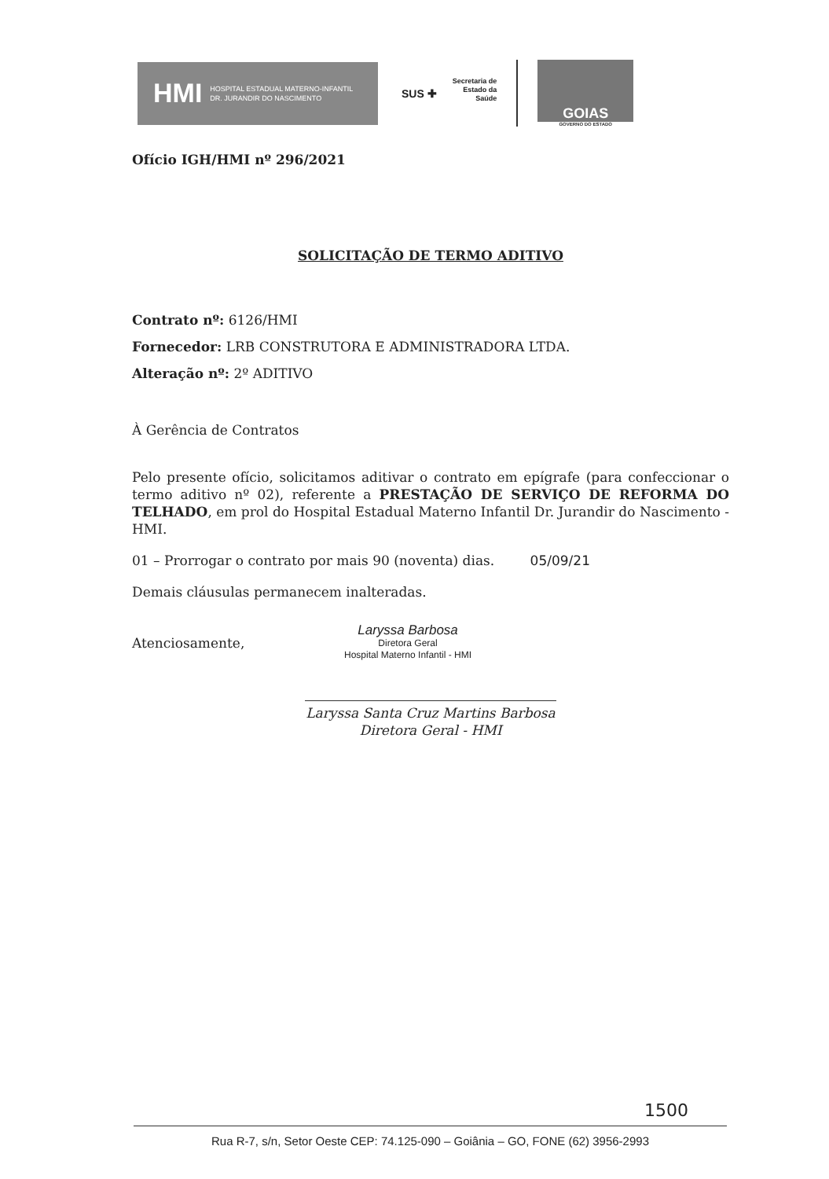HMI HOSPITAL ESTADUAL MATERNO-INFANTIL
DR. JURANDIR DO NASCIMENTO
SUS ✚
Secretaria de
Estado da
Saúde
GOIAS
GOVERNO DO ESTADO
Ofício IGH/HMI nº 296/2021
SOLICITAÇÃO DE TERMO ADITIVO
Contrato nº: 6126/HMI
Fornecedor: LRB CONSTRUTORA E ADMINISTRADORA LTDA.
Alteração nº: 2º ADITIVO
À Gerência de Contratos
Pelo presente ofício, solicitamos aditivar o contrato em epígrafe (para confeccionar o termo aditivo nº 02), referente a PRESTAÇÃO DE SERVIÇO DE REFORMA DO TELHADO, em prol do Hospital Estadual Materno Infantil Dr. Jurandir do Nascimento - HMI.
01 – Prorrogar o contrato por mais 90 (noventa) dias. 05/09/21
Demais cláusulas permanecem inalteradas.
Atenciosamente,
Laryssa Barbosa
Diretora Geral
Hospital Materno Infantil - HMI
Laryssa Santa Cruz Martins Barbosa
Diretora Geral - HMI
1500
Rua R-7, s/n, Setor Oeste CEP: 74.125-090 – Goiânia – GO, FONE (62) 3956-2993